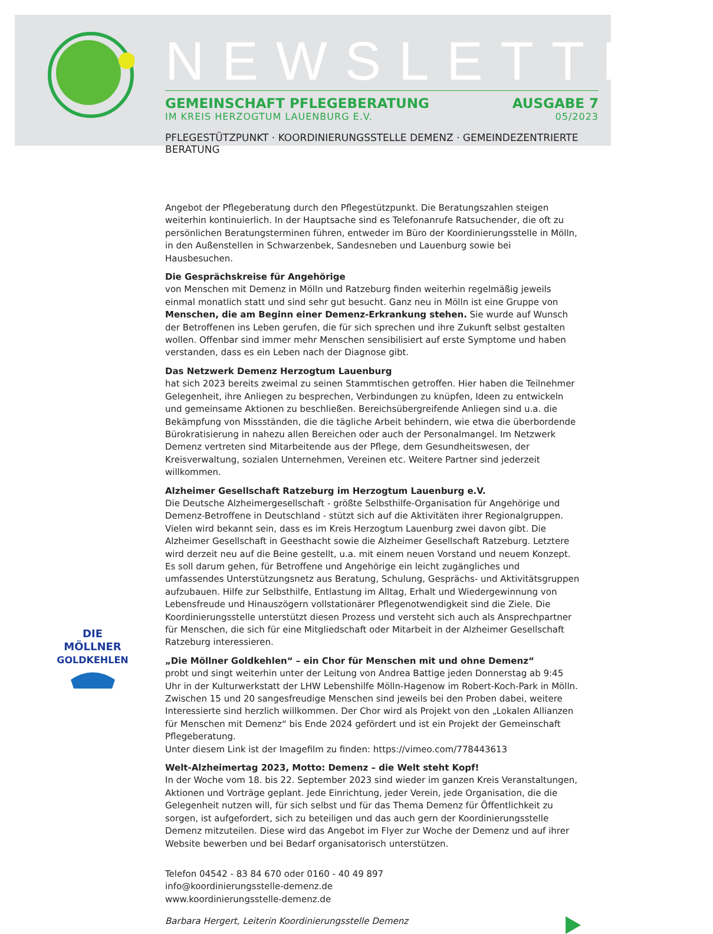NEWSLETTER
GEMEINSCHAFT PFLEGEBERATUNG AUSGABE 7
IM KREIS HERZOGTUM LAUENBURG E.V. 05/2023
PFLEGESTÜTZPUNKT · KOORDINIERUNGSSTELLE DEMENZ · GEMEINDEZENTRIERTE BERATUNG
DIE
MÖLLNER
GOLDKEHLEN
Angebot der Pflegeberatung durch den Pflegestützpunkt. Die Beratungszahlen steigen weiterhin kontinuierlich. In der Hauptsache sind es Telefonanrufe Ratsuchender, die oft zu persönlichen Beratungsterminen führen, entweder im Büro der Koordinierungsstelle in Mölln, in den Außenstellen in Schwarzenbek, Sandesneben und Lauenburg sowie bei Hausbesuchen.
Die Gesprächskreise für Angehörige
von Menschen mit Demenz in Mölln und Ratzeburg finden weiterhin regelmäßig jeweils einmal monatlich statt und sind sehr gut besucht. Ganz neu in Mölln ist eine Gruppe von Menschen, die am Beginn einer Demenz-Erkrankung stehen. Sie wurde auf Wunsch der Betroffenen ins Leben gerufen, die für sich sprechen und ihre Zukunft selbst gestalten wollen. Offenbar sind immer mehr Menschen sensibilisiert auf erste Symptome und haben verstanden, dass es ein Leben nach der Diagnose gibt.
Das Netzwerk Demenz Herzogtum Lauenburg
hat sich 2023 bereits zweimal zu seinen Stammtischen getroffen. Hier haben die Teilnehmer Gelegenheit, ihre Anliegen zu besprechen, Verbindungen zu knüpfen, Ideen zu entwickeln und gemeinsame Aktionen zu beschließen. Bereichsübergreifende Anliegen sind u.a. die Bekämpfung von Missständen, die die tägliche Arbeit behindern, wie etwa die überbordende Bürokratisierung in nahezu allen Bereichen oder auch der Personalmangel. Im Netzwerk Demenz vertreten sind Mitarbeitende aus der Pflege, dem Gesundheitswesen, der Kreisverwaltung, sozialen Unternehmen, Vereinen etc. Weitere Partner sind jederzeit willkommen.
Alzheimer Gesellschaft Ratzeburg im Herzogtum Lauenburg e.V.
Die Deutsche Alzheimergesellschaft - größte Selbsthilfe-Organisation für Angehörige und Demenz-Betroffene in Deutschland - stützt sich auf die Aktivitäten ihrer Regionalgruppen. Vielen wird bekannt sein, dass es im Kreis Herzogtum Lauenburg zwei davon gibt. Die Alzheimer Gesellschaft in Geesthacht sowie die Alzheimer Gesellschaft Ratzeburg. Letztere wird derzeit neu auf die Beine gestellt, u.a. mit einem neuen Vorstand und neuem Konzept. Es soll darum gehen, für Betroffene und Angehörige ein leicht zugängliches und umfassendes Unterstützungsnetz aus Beratung, Schulung, Gesprächs- und Aktivitätsgruppen aufzubauen. Hilfe zur Selbsthilfe, Entlastung im Alltag, Erhalt und Wiedergewinnung von Lebensfreude und Hinauszögern vollstationärer Pflegenotwendigkeit sind die Ziele. Die Koordinierungsstelle unterstützt diesen Prozess und versteht sich auch als Ansprechpartner für Menschen, die sich für eine Mitgliedschaft oder Mitarbeit in der Alzheimer Gesellschaft Ratzeburg interessieren.
„Die Möllner Goldkehlen“ – ein Chor für Menschen mit und ohne Demenz“
probt und singt weiterhin unter der Leitung von Andrea Battige jeden Donnerstag ab 9:45 Uhr in der Kulturwerkstatt der LHW Lebenshilfe Mölln-Hagenow im Robert-Koch-Park in Mölln. Zwischen 15 und 20 sangesfreudige Menschen sind jeweils bei den Proben dabei, weitere Interessierte sind herzlich willkommen. Der Chor wird als Projekt von den „Lokalen Allianzen für Menschen mit Demenz“ bis Ende 2024 gefördert und ist ein Projekt der Gemeinschaft Pflegeberatung.
Unter diesem Link ist der Imagefilm zu finden: https://vimeo.com/778443613
Welt-Alzheimertag 2023, Motto: Demenz – die Welt steht Kopf!
In der Woche vom 18. bis 22. September 2023 sind wieder im ganzen Kreis Veranstaltungen, Aktionen und Vorträge geplant. Jede Einrichtung, jeder Verein, jede Organisation, die die Gelegenheit nutzen will, für sich selbst und für das Thema Demenz für Öffentlichkeit zu sorgen, ist aufgefordert, sich zu beteiligen und das auch gern der Koordinierungsstelle Demenz mitzuteilen. Diese wird das Angebot im Flyer zur Woche der Demenz und auf ihrer Website bewerben und bei Bedarf organisatorisch unterstützen.
Telefon 04542 - 83 84 670 oder 0160 - 40 49 897
info@koordinierungsstelle-demenz.de
www.koordinierungsstelle-demenz.de
Barbara Hergert, Leiterin Koordinierungsstelle Demenz